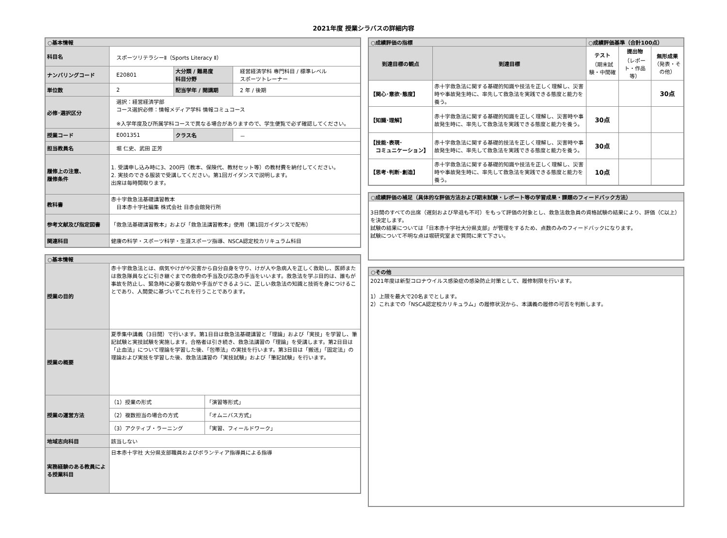2021年度 授業シラバスの詳細内容
| ○基本情報 | | | |
| 科目名 | スポーツリテラシーⅡ（Sports Literacy Ⅱ） | | |
| ナンバリングコード | E20801 | 大分類 / 難易度 科目分野 | 経営経済学科 専門科目 / 標準レベル スポーツトレーナー |
| 単位数 | 2 | 配当学年 / 開講期 | 2 年 / 後期 |
| 必修･選択区分 | 選択：経営経済学部 コース選択必修：情報メディア学科 情報コミュコース ※入学年度及び所属学科コースで異なる場合がありますので、学生便覧で必ず確認してください。 | | |
| 授業コード | E001351 | クラス名 | － |
| 担当教員名 | 堀 仁史、武田 正芳 | | |
| 履修上の注意、 履修条件 | 1. 受講申し込み時に3、200円（教本、保険代、教材セット等）の教材費を納付してください。 2. 実技のできる服装で受講してください。第1回ガイダンスで説明します。 出席は毎時間取ります。 | | |
| 教科書 | 赤十字救急法基礎講習教本 日本赤十字社編集 株式会社 日赤会館発行所 | | |
| 参考文献及び指定図書 | 「救急法基礎講習教本」および「救急法講習教本」使用（第1回ガイダンスで配布） | | |
| 関連科目 | 健康の科学・スポーツ科学・生涯スポーツ指導、NSCA認定校カリキュラム科目 | | |
| ○基本情報 | | |
| 授業の目的 | 赤十字救急法とは、病気やけがや災害から自分自身を守り、けが人や急病人を正しく救助し、医師または救急隊員などに引き継ぐまでの救命の手当及び応急の手当をいいます。救急法を学ぶ目的は、誰もが事故を防止し、緊急時に必要な救助や手当ができるように、正しい救急法の知識と技術を身につけることであり、人間愛に基づいてこれを行うことであります。 | |
| 授業の概要 | 夏季集中講義（3日間）で行います。第1日目は救急法基礎講習と「理論」および「実技」を学習し、筆記試験と実技試験を実施します。合格者は引き続き、救急法講習の「理論」を受講します。第2日目は「止血法」について理論を学習した後、「包帯法」の実技を行います。第3日目は「搬送」「固定法」の理論および実技を学習した後、救急法講習の「実技試験」および「筆記試験」を行います。 | |
| 授業の運営方法 | （1）授業の形式 | 「演習等形式」 |
| | （2）複数担当の場合の方式 | 「オムニバス方式」 |
| | （3）アクティブ・ラーニング | 「実習、フィールドワーク」 |
| 地域志向科目 | 該当しない | |
| 実務経験のある教員による授業科目 | 日本赤十字社 大分県支部職員およびボランティア指導員による指導 | |
| ○成績評価の指標 | | ○成績評価基準（合計100点） | | |
| 到達目標の観点 | 到達目標 | テスト （期末試験・中間確 | 提出物 （レポート・作品等） | 無形成果 （発表・その他） |
| 【関心･意欲･態度】 | 赤十字救急法に関する基礎的知識や技法を正しく理解し、災害時や事故発生時に、率先して救急法を実践できる態度と能力を養う。 | | | 30点 |
| 【知識･理解】 | 赤十字救急法に関する基礎的知識を正しく理解し、災害時や事故発生時に、率先して救急法を実践できる態度と能力を養う。 | 30点 | | |
| 【技能･表現･ コミュニケーション】 | 赤十字救急法に関する基礎的技法を正しく理解し、災害時や事故発生時に、率先して救急法を実践できる態度と能力を養う。 | 30点 | | |
| 【思考･判断･創造】 | 赤十字救急法に関する基礎的知識や技法を正しく理解し、災害時や事故発生時に、率先して救急法を実践できる態度と能力を養う。 | 10点 | | |
| ○成績評価の補足（具体的な評価方法および期末試験・レポート等の学習成果・課題のフィードバック方法） |
| 3日間のすべての出席（遅刻および早退も不可）をもって評価の対象とし、救急法救急員の資格試験の結果により、評価（C以上）を決定します。 試験の結果については「日本赤十字社大分県支部」が管理をするため、点数のみのフィードバックになります。 試験について不明な点は堀研究室まで質問に来て下さい。 |
| ○その他 |
| 2021年度は新型コロナウイルス感染症の感染防止対策として、履修制限を行います。 1）上限を最大で20名までとします。 2）これまでの「NSCA認定校カリキュラム」の履修状況から、本講義の履修の可否を判断します。 |